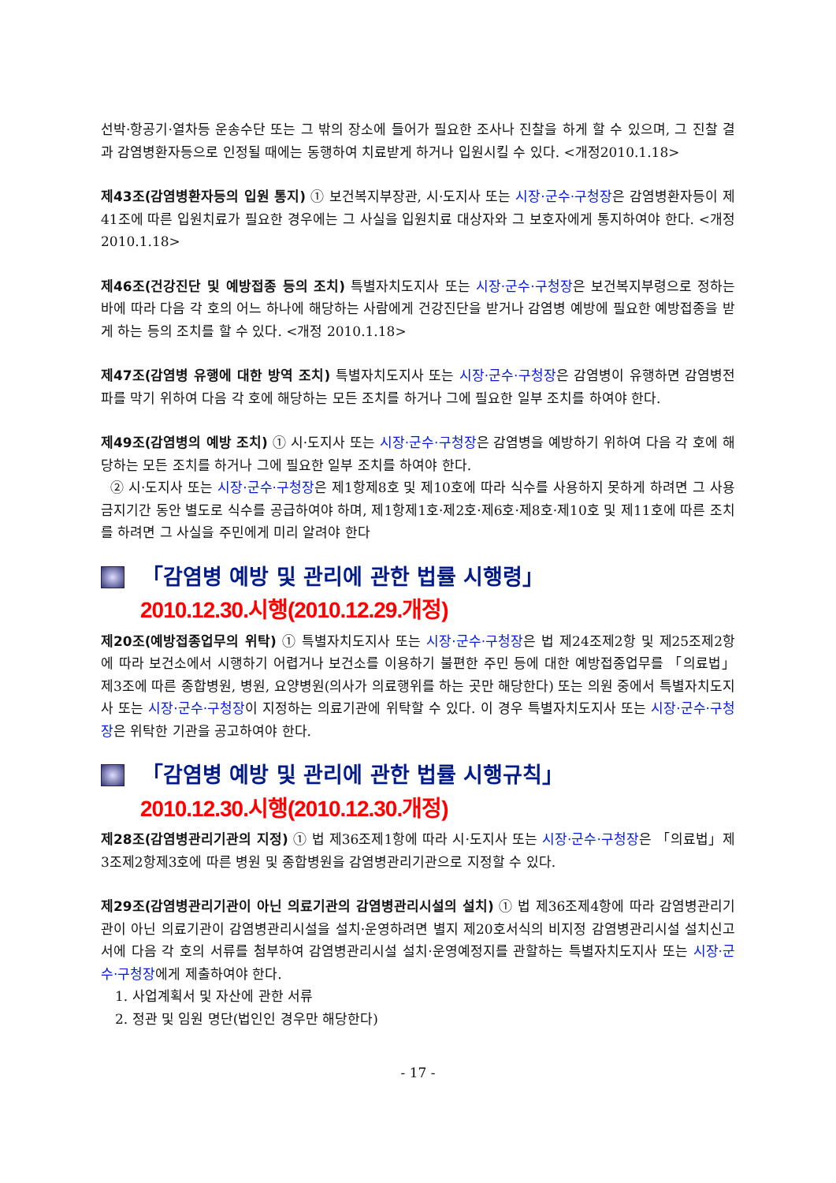선박·항공기·열차등 운송수단 또는 그 밖의 장소에 들어가 필요한 조사나 진찰을 하게 할 수 있으며, 그 진찰 결과 감염병환자등으로 인정될 때에는 동행하여 치료받게 하거나 입원시킬 수 있다. <개정2010.1.18>
제43조(감염병환자등의 입원 통지) ① 보건복지부장관, 시·도지사 또는 시장·군수·구청장은 감염병환자등이 제41조에 따른 입원치료가 필요한 경우에는 그 사실을 입원치료 대상자와 그 보호자에게 통지하여야 한다. <개정 2010.1.18>
제46조(건강진단 및 예방접종 등의 조치) 특별자치도지사 또는 시장·군수·구청장은 보건복지부령으로 정하는 바에 따라 다음 각 호의 어느 하나에 해당하는 사람에게 건강진단을 받거나 감염병 예방에 필요한 예방접종을 받게 하는 등의 조치를 할 수 있다. <개정 2010.1.18>
제47조(감염병 유행에 대한 방역 조치) 특별자치도지사 또는 시장·군수·구청장은 감염병이 유행하면 감염병전파를 막기 위하여 다음 각 호에 해당하는 모든 조치를 하거나 그에 필요한 일부 조치를 하여야 한다.
제49조(감염병의 예방 조치) ① 시·도지사 또는 시장·군수·구청장은 감염병을 예방하기 위하여 다음 각 호에 해당하는 모든 조치를 하거나 그에 필요한 일부 조치를 하여야 한다.
② 시·도지사 또는 시장·군수·구청장은 제1항제8호 및 제10호에 따라 식수를 사용하지 못하게 하려면 그 사용금지기간 동안 별도로 식수를 공급하여야 하며, 제1항제1호·제2호·제6호·제8호·제10호 및 제11호에 따른 조치를 하려면 그 사실을 주민에게 미리 알려야 한다
「감염병 예방 및 관리에 관한 법률 시행령」
2010.12.30.시행(2010.12.29.개정)
제20조(예방접종업무의 위탁) ① 특별자치도지사 또는 시장·군수·구청장은 법 제24조제2항 및 제25조제2항에 따라 보건소에서 시행하기 어렵거나 보건소를 이용하기 불편한 주민 등에 대한 예방접종업무를 「의료법」 제3조에 따른 종합병원, 병원, 요양병원(의사가 의료행위를 하는 곳만 해당한다) 또는 의원 중에서 특별자치도지사 또는 시장·군수·구청장이 지정하는 의료기관에 위탁할 수 있다. 이 경우 특별자치도지사 또는 시장·군수·구청장은 위탁한 기관을 공고하여야 한다.
「감염병 예방 및 관리에 관한 법률 시행규칙」
2010.12.30.시행(2010.12.30.개정)
제28조(감염병관리기관의 지정) ① 법 제36조제1항에 따라 시·도지사 또는 시장·군수·구청장은 「의료법」제3조제2항제3호에 따른 병원 및 종합병원을 감염병관리기관으로 지정할 수 있다.
제29조(감염병관리기관이 아닌 의료기관의 감염병관리시설의 설치) ① 법 제36조제4항에 따라 감염병관리기관이 아닌 의료기관이 감염병관리시설을 설치·운영하려면 별지 제20호서식의 비지정 감염병관리시설 설치신고서에 다음 각 호의 서류를 첨부하여 감염병관리시설 설치·운영예정지를 관할하는 특별자치도지사 또는 시장·군수·구청장에게 제출하여야 한다.
1. 사업계획서 및 자산에 관한 서류
2. 정관 및 임원 명단(법인인 경우만 해당한다)
- 17 -